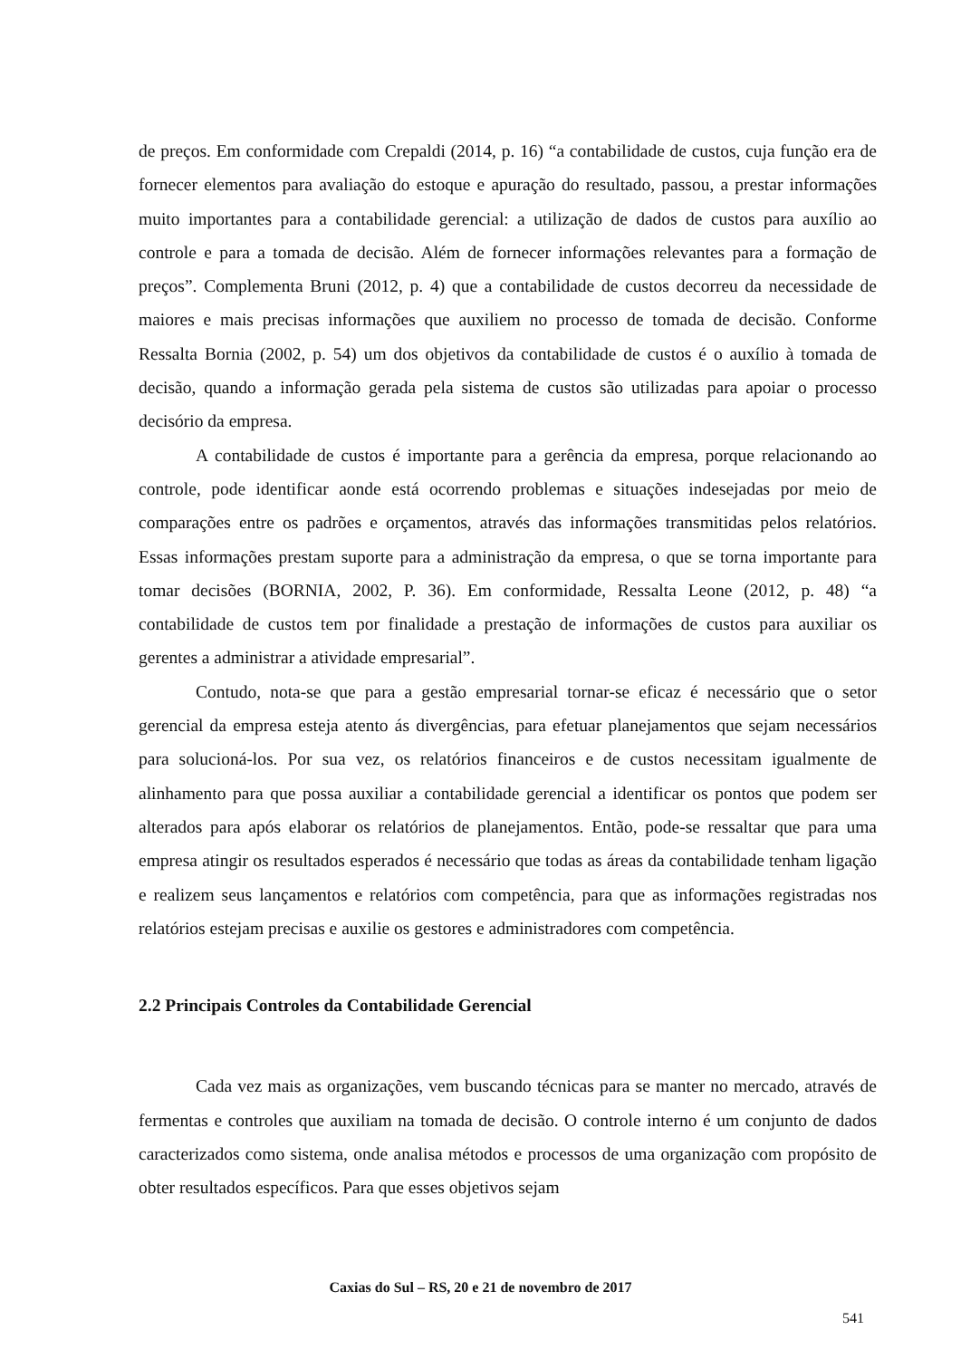de preços. Em conformidade com Crepaldi (2014, p. 16) “a contabilidade de custos, cuja função era de fornecer elementos para avaliação do estoque e apuração do resultado, passou, a prestar informações muito importantes para a contabilidade gerencial: a utilização de dados de custos para auxílio ao controle e para a tomada de decisão. Além de fornecer informações relevantes para a formação de preços”. Complementa Bruni (2012, p. 4) que a contabilidade de custos decorreu da necessidade de maiores e mais precisas informações que auxiliem no processo de tomada de decisão. Conforme Ressalta Bornia (2002, p. 54) um dos objetivos da contabilidade de custos é o auxílio à tomada de decisão, quando a informação gerada pela sistema de custos são utilizadas para apoiar o processo decisório da empresa.
A contabilidade de custos é importante para a gerência da empresa, porque relacionando ao controle, pode identificar aonde está ocorrendo problemas e situações indesejadas por meio de comparações entre os padrões e orçamentos, através das informações transmitidas pelos relatórios. Essas informações prestam suporte para a administração da empresa, o que se torna importante para tomar decisões (BORNIA, 2002, P. 36). Em conformidade, Ressalta Leone (2012, p. 48) “a contabilidade de custos tem por finalidade a prestação de informações de custos para auxiliar os gerentes a administrar a atividade empresarial”.
Contudo, nota-se que para a gestão empresarial tornar-se eficaz é necessário que o setor gerencial da empresa esteja atento ás divergências, para efetuar planejamentos que sejam necessários para solucioná-los. Por sua vez, os relatórios financeiros e de custos necessitam igualmente de alinhamento para que possa auxiliar a contabilidade gerencial a identificar os pontos que podem ser alterados para após elaborar os relatórios de planejamentos. Então, pode-se ressaltar que para uma empresa atingir os resultados esperados é necessário que todas as áreas da contabilidade tenham ligação e realizem seus lançamentos e relatórios com competência, para que as informações registradas nos relatórios estejam precisas e auxilie os gestores e administradores com competência.
2.2 Principais Controles da Contabilidade Gerencial
Cada vez mais as organizações, vem buscando técnicas para se manter no mercado, através de fermentas e controles que auxiliam na tomada de decisão. O controle interno é um conjunto de dados caracterizados como sistema, onde analisa métodos e processos de uma organização com propósito de obter resultados específicos. Para que esses objetivos sejam
Caxias do Sul – RS, 20 e 21 de novembro de 2017
541